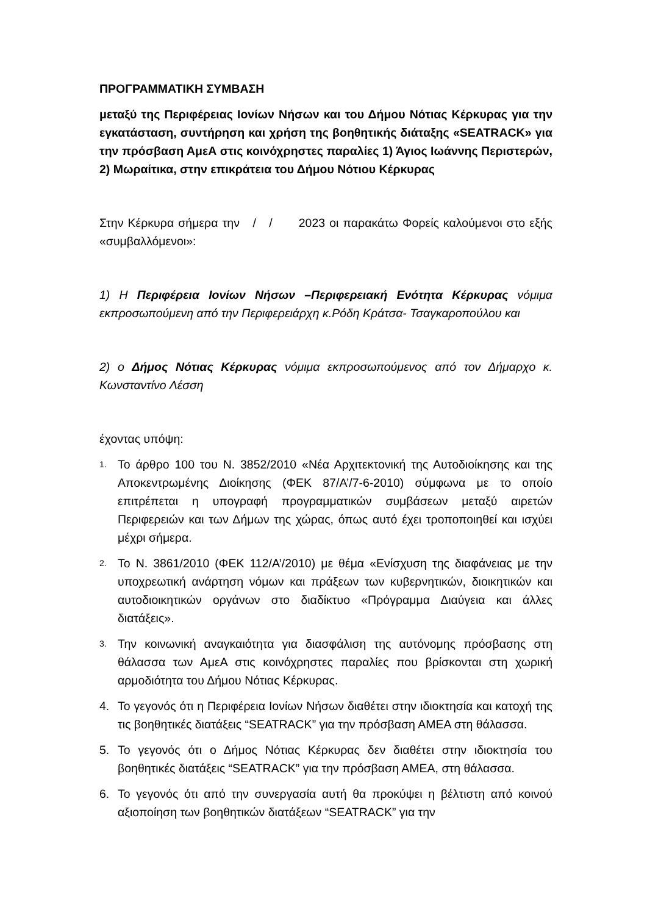ΠΡΟΓΡΑΜΜΑΤΙΚΗ ΣΥΜΒΑΣΗ
μεταξύ της Περιφέρειας Ιονίων Νήσων και του Δήμου Νότιας Κέρκυρας για την εγκατάσταση, συντήρηση και χρήση της βοηθητικής διάταξης «SEATRACK» για την πρόσβαση ΑμεΑ στις κοινόχρηστες παραλίες 1) Άγιος Ιωάννης Περιστερών, 2) Μωραίτικα, στην επικράτεια του Δήμου Νότιου Κέρκυρας
Στην Κέρκυρα σήμερα την / / 2023 οι παρακάτω Φορείς καλούμενοι στο εξής «συμβαλλόμενοι»:
1) Η Περιφέρεια Ιονίων Νήσων –Περιφερειακή Ενότητα Κέρκυρας νόμιμα εκπροσωπούμενη από την Περιφερειάρχη κ.Ρόδη Κράτσα- Τσαγκαροπούλου και
2) ο Δήμος Νότιας Κέρκυρας νόμιμα εκπροσωπούμενος από τον Δήμαρχο κ. Κωνσταντίνο Λέσση
έχοντας υπόψη:
1. Το άρθρο 100 του Ν. 3852/2010 «Νέα Αρχιτεκτονική της Αυτοδιοίκησης και της Αποκεντρωμένης Διοίκησης (ΦΕΚ 87/Α’/7-6-2010) σύμφωνα με το οποίο επιτρέπεται η υπογραφή προγραμματικών συμβάσεων μεταξύ αιρετών Περιφερειών και των Δήμων της χώρας, όπως αυτό έχει τροποποιηθεί και ισχύει μέχρι σήμερα.
2. Το Ν. 3861/2010 (ΦΕΚ 112/Α’/2010) με θέμα «Ενίσχυση της διαφάνειας με την υποχρεωτική ανάρτηση νόμων και πράξεων των κυβερνητικών, διοικητικών και αυτοδιοικητικών οργάνων στο διαδίκτυο «Πρόγραμμα Διαύγεια και άλλες διατάξεις».
3. Την κοινωνική αναγκαιότητα για διασφάλιση της αυτόνομης πρόσβασης στη θάλασσα των ΑμεΑ στις κοινόχρηστες παραλίες που βρίσκονται στη χωρική αρμοδιότητα του Δήμου Νότιας Κέρκυρας.
4. Το γεγονός ότι η Περιφέρεια Ιονίων Νήσων διαθέτει στην ιδιοκτησία και κατοχή της τις βοηθητικές διατάξεις “SEATRACK” για την πρόσβαση ΑΜΕΑ στη θάλασσα.
5. Το γεγονός ότι ο Δήμος Νότιας Κέρκυρας δεν διαθέτει στην ιδιοκτησία του βοηθητικές διατάξεις “SEATRACK” για την πρόσβαση ΑΜΕΑ, στη θάλασσα.
6. Το γεγονός ότι από την συνεργασία αυτή θα προκύψει η βέλτιστη από κοινού αξιοποίηση των βοηθητικών διατάξεων “SEATRACK” για την